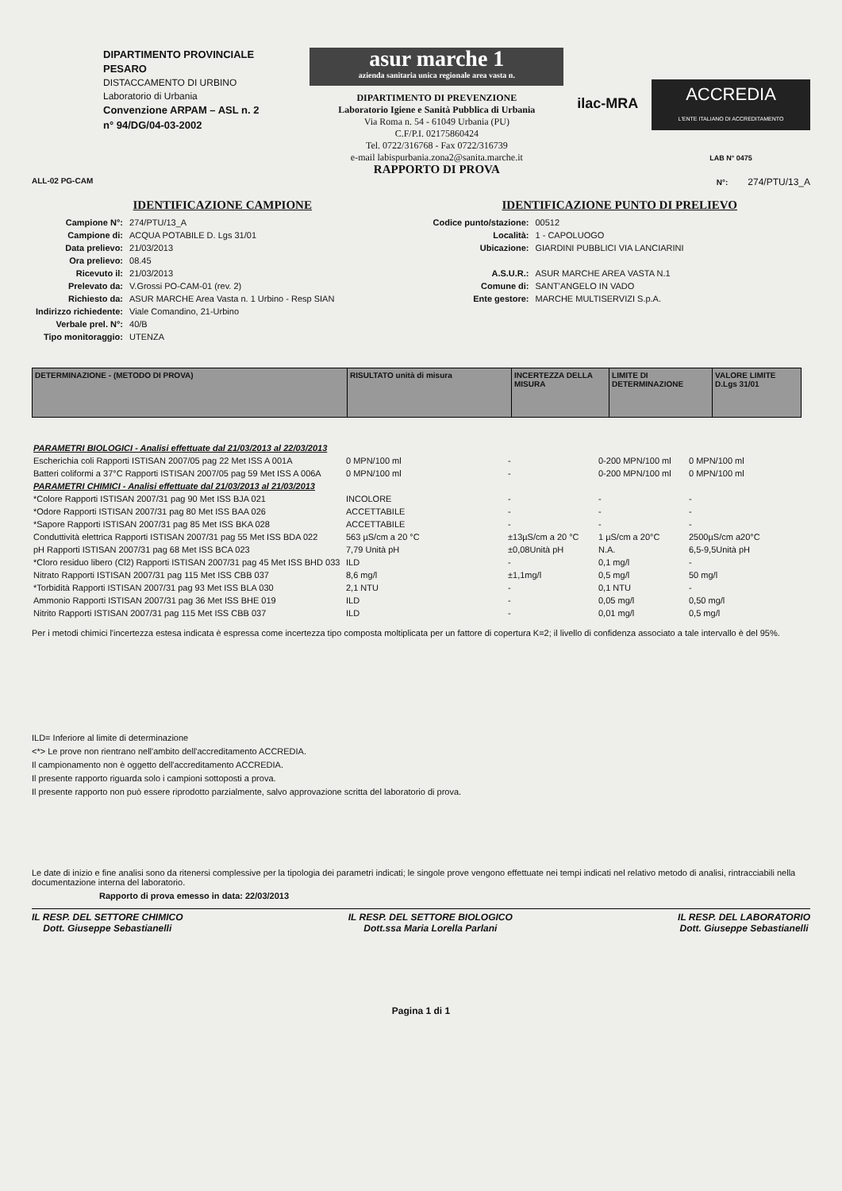DIPARTIMENTO PROVINCIALE
PESARO
DISTACCAMENTO DI URBINO
Laboratorio di Urbania
Convenzione ARPAM – ASL n. 2
n° 94/DG/04-03-2002
asur marche 1
azienda sanitaria unica regionale area vasta n.
DIPARTIMENTO DI PREVENZIONE
Laboratorio Igiene e Sanità Pubblica di Urbania
Via Roma n. 54 - 61049 Urbania (PU)
C.F/P.I. 02175860424
Tel. 0722/316768 - Fax 0722/316739
e-mail labispurbania.zona2@sanita.marche.it
RAPPORTO DI PROVA
ilac-MRA
ACCREDIA
L'ENTE ITALIANO DI ACCREDITAMENTO
LAB N° 0475
ALL-02 PG-CAM N°: 274/PTU/13_A
IDENTIFICAZIONE CAMPIONE
| Campione N°: | 274/PTU/13_A |
| Campione di: | ACQUA POTABILE D. Lgs 31/01 |
| Data prelievo: | 21/03/2013 |
| Ora prelievo: | 08.45 |
| Ricevuto il: | 21/03/2013 |
| Prelevato da: | V.Grossi PO-CAM-01 (rev. 2) |
| Richiesto da: | ASUR MARCHE Area Vasta n. 1 Urbino - Resp SIAN |
| Indirizzo richiedente: | Viale Comandino, 21-Urbino |
| Verbale prel. N°: | 40/B |
| Tipo monitoraggio: | UTENZA |
IDENTIFICAZIONE PUNTO DI PRELIEVO
| Codice punto/stazione: | 00512 |
| Località: | 1 - CAPOLUOGO |
| Ubicazione: | GIARDINI PUBBLICI VIA LANCIARINI |
| A.S.U.R.: | ASUR MARCHE AREA VASTA N.1 |
| Comune di: | SANT'ANGELO IN VADO |
| Ente gestore: | MARCHE MULTISERVIZI S.p.A. |
| DETERMINAZIONE - (METODO DI PROVA) | RISULTATO unità di misura | INCERTEZZA DELLA MISURA | LIMITE DI DETERMINAZIONE | VALORE LIMITE D.Lgs 31/01 |
| --- | --- | --- | --- | --- |
| PARAMETRI BIOLOGICI - Analisi effettuate dal 21/03/2013 al 22/03/2013 | | | | |
| Escherichia coli Rapporti ISTISAN 2007/05 pag 22 Met ISS A 001A | 0 MPN/100 ml | - | 0-200 MPN/100 ml | 0 MPN/100 ml |
| Batteri coliformi a 37°C Rapporti ISTISAN 2007/05 pag 59 Met ISS A 006A | 0 MPN/100 ml | - | 0-200 MPN/100 ml | 0 MPN/100 ml |
| PARAMETRI CHIMICI - Analisi effettuate dal 21/03/2013 al 21/03/2013 | | | | |
| *Colore Rapporti ISTISAN 2007/31 pag 90 Met ISS BJA 021 | INCOLORE | - | - | - |
| *Odore Rapporti ISTISAN 2007/31 pag 80 Met ISS BAA 026 | ACCETTABILE | - | - | - |
| *Sapore Rapporti ISTISAN 2007/31 pag 85 Met ISS BKA 028 | ACCETTABILE | - | - | - |
| Conduttività elettrica Rapporti ISTISAN 2007/31 pag 55 Met ISS BDA 022 | 563 µS/cm a 20 °C | ±13µS/cm a 20 °C | 1 µS/cm a 20°C | 2500µS/cm a20°C |
| pH Rapporti ISTISAN 2007/31 pag 68 Met ISS BCA 023 | 7,79 Unità pH | ±0,08Unità pH | N.A. | 6,5-9,5Unità pH |
| *Cloro residuo libero (Cl2) Rapporti ISTISAN 2007/31 pag 45 Met ISS BHD 033 | ILD | - | 0,1 mg/l | - |
| Nitrato Rapporti ISTISAN 2007/31 pag 115 Met ISS CBB 037 | 8,6 mg/l | ±1,1mg/l | 0,5 mg/l | 50 mg/l |
| *Torbidità Rapporti ISTISAN 2007/31 pag 93 Met ISS BLA 030 | 2,1 NTU | - | 0,1 NTU | - |
| Ammonio Rapporti ISTISAN 2007/31 pag 36 Met ISS BHE 019 | ILD | - | 0,05 mg/l | 0,50 mg/l |
| Nitrito Rapporti ISTISAN 2007/31 pag 115 Met ISS CBB 037 | ILD | - | 0,01 mg/l | 0,5 mg/l |
Per i metodi chimici l'incertezza estesa indicata è espressa come incertezza tipo composta moltiplicata per un fattore di copertura K=2; il livello di confidenza associato a tale intervallo è del 95%.
ILD= Inferiore al limite di determinazione
<*> Le prove non rientrano nell'ambito dell'accreditamento ACCREDIA.
Il campionamento non è oggetto dell'accreditamento ACCREDIA.
Il presente rapporto riguarda solo i campioni sottoposti a prova.
Il presente rapporto non può essere riprodotto parzialmente, salvo approvazione scritta del laboratorio di prova.
Le date di inizio e fine analisi sono da ritenersi complessive per la tipologia dei parametri indicati; le singole prove vengono effettuate nei tempi indicati nel relativo metodo di analisi, rintracciabili nella documentazione interna del laboratorio.
Rapporto di prova emesso in data: 22/03/2013
IL RESP. DEL SETTORE CHIMICO
Dott. Giuseppe Sebastianelli
IL RESP. DEL SETTORE BIOLOGICO
Dott.ssa Maria Lorella Parlani
IL RESP. DEL LABORATORIO
Dott. Giuseppe Sebastianelli
Pagina 1 di 1